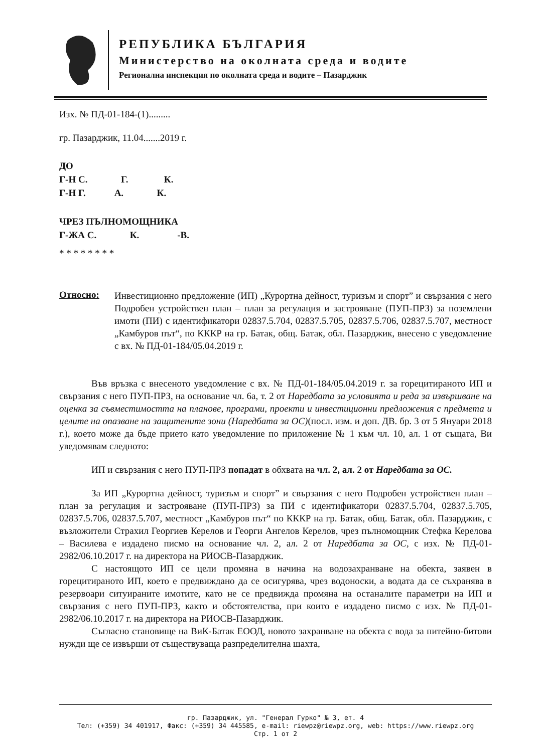РЕПУБЛИКА БЪЛГАРИЯ
Министерство на околната среда и водите
Регионална инспекция по околната среда и водите – Пазарджик
Изх. № ПД-01-184-(1).........
гр. Пазарджик, 11.04.......2019 г.
ДО
Г-Н С. Г. К.
Г-Н Г. А. К.
ЧРЕЗ ПЪЛНОМОЩНИКА
Г-ЖА С. К. -В.
* * * * * * * *
Относно:
Инвестиционно предложение (ИП) „Курортна дейност, туризъм и спорт” и свързания с него Подробен устройствен план – план за регулация и застрояване (ПУП-ПРЗ) за поземлени имоти (ПИ) с идентификатори 02837.5.704, 02837.5.705, 02837.5.706, 02837.5.707, местност „Камбуров път“, по КККР на гр. Батак, общ. Батак, обл. Пазарджик, внесено с уведомление с вх. № ПД-01-184/05.04.2019 г.
Във връзка с внесеното уведомление с вх. № ПД-01-184/05.04.2019 г. за горецитираното ИП и свързания с него ПУП-ПРЗ, на основание чл. 6а, т. 2 от Наредбата за условията и реда за извършване на оценка за съвместимостта на планове, програми, проекти и инвестиционни предложения с предмета и целите на опазване на защитените зони (Наредбата за ОС)(посл. изм. и доп. ДВ. бр. 3 от 5 Януари 2018 г.), което може да бъде прието като уведомление по приложение № 1 към чл. 10, ал. 1 от същата, Ви уведомявам следното:
ИП и свързания с него ПУП-ПРЗ попадат в обхвата на чл. 2, ал. 2 от Наредбата за ОС.
За ИП „Курортна дейност, туризъм и спорт” и свързания с него Подробен устройствен план – план за регулация и застрояване (ПУП-ПРЗ) за ПИ с идентификатори 02837.5.704, 02837.5.705, 02837.5.706, 02837.5.707, местност „Камбуров път“ по КККР на гр. Батак, общ. Батак, обл. Пазарджик, с възложители Страхил Георгиев Керелов и Георги Ангелов Керелов, чрез пълномощник Стефка Керелова – Василева е издадено писмо на основание чл. 2, ал. 2 от Наредбата за ОС, с изх. № ПД-01-2982/06.10.2017 г. на директора на РИОСВ-Пазарджик.
С настоящото ИП се цели промяна в начина на водозахранване на обекта, заявен в горецитираното ИП, което е предвиждано да се осигурява, чрез водоноски, а водата да се съхранява в резервоари ситуираните имотите, като не се предвижда промяна на останалите параметри на ИП и свързания с него ПУП-ПРЗ, както и обстоятелства, при които е издадено писмо с изх. № ПД-01-2982/06.10.2017 г. на директора на РИОСВ-Пазарджик.
Съгласно становище на ВиК-Батак ЕООД, новото захранване на обекта с вода за питейно-битови нужди ще се извърши от съществуваща разпределителна шахта,
гр. Пазарджик, ул. "Генерал Гурко" № 3, ет. 4
Тел: (+359) 34 401917, Факс: (+359) 34 445585, e-mail: riewpz@riewpz.org, web: https://www.riewpz.org
Стр. 1 от 2